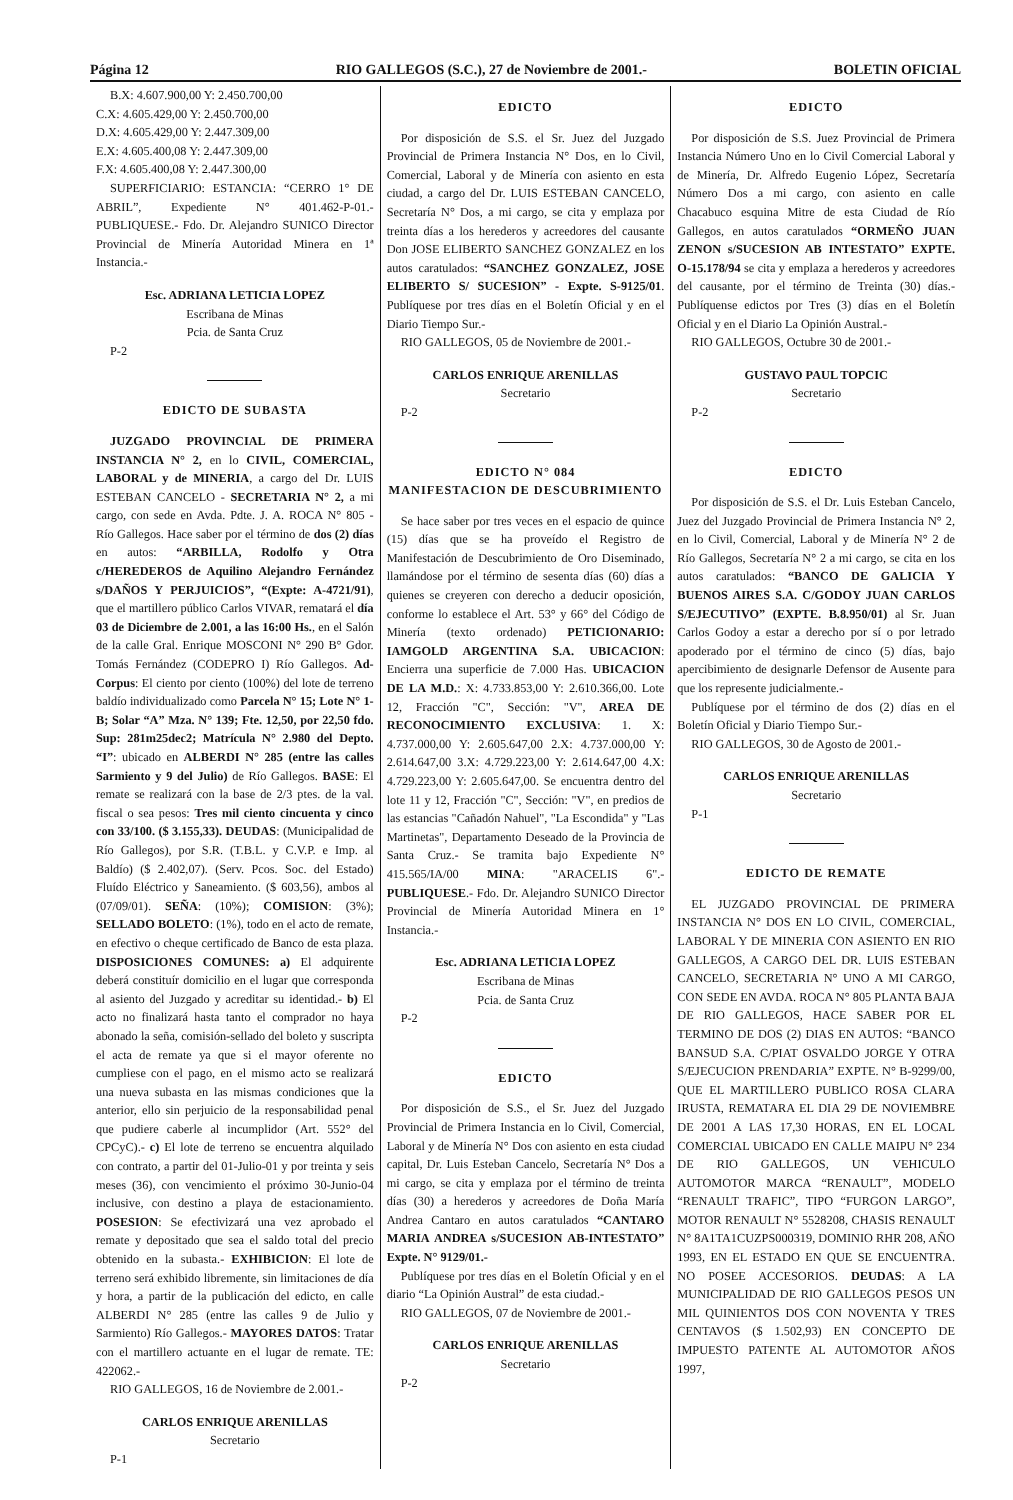Página 12 RIO GALLEGOS (S.C.), 27 de Noviembre de 2001.- BOLETIN OFICIAL
B.X: 4.607.900,00 Y: 2.450.700,00
C.X: 4.605.429,00 Y: 2.450.700,00
D.X: 4.605.429,00 Y: 2.447.309,00
E.X: 4.605.400,08 Y: 2.447.309,00
F.X: 4.605.400,08 Y: 2.447.300,00
SUPERFICIARIO: ESTANCIA: “CERRO 1° DE ABRIL”, Expediente N° 401.462-P-01.- PUBLIQUESE.- Fdo. Dr. Alejandro SUNICO Director Provincial de Minería Autoridad Minera en 1ª Instancia.-
Esc. ADRIANA LETICIA LOPEZ
Escribana de Minas
Pcia. de Santa Cruz
P-2
EDICTO DE SUBASTA
JUZGADO PROVINCIAL DE PRIMERA INSTANCIA N° 2, en lo CIVIL, COMERCIAL, LABORAL y de MINERIA, a cargo del Dr. LUIS ESTEBAN CANCELO - SECRETARIA N° 2, a mi cargo, con sede en Avda. Pdte. J. A. ROCA N° 805 - Río Gallegos. Hace saber por el término de dos (2) días en autos: “ARBILLA, Rodolfo y Otra c/HEREDEROS de Aquilino Alejandro Fernández s/DAÑOS Y PERJUICIOS”, “(Expte: A-4721/91), que el martillero público Carlos VIVAR, rematará el día 03 de Diciembre de 2.001, a las 16:00 Hs., en el Salón de la calle Gral. Enrique MOSCONI N° 290 B° Gdor. Tomás Fernández (CODEPRO I) Río Gallegos. Ad-Corpus: El ciento por ciento (100%) del lote de terreno baldío individualizado como Parcela N° 15; Lote N° 1-B; Solar “A” Mza. N° 139; Fte. 12,50, por 22,50 fdo. Sup: 281m25dec2; Matrícula N° 2.980 del Depto. “I”: ubicado en ALBERDI N° 285 (entre las calles Sarmiento y 9 del Julio) de Río Gallegos. BASE: El remate se realizará con la base de 2/3 ptes. de la val. fiscal o sea pesos: Tres mil ciento cincuenta y cinco con 33/100. ($ 3.155,33). DEUDAS: (Municipalidad de Río Gallegos), por S.R. (T.B.L. y C.V.P. e Imp. al Baldío) ($ 2.402,07). (Serv. Pcos. Soc. del Estado) Fluído Eléctrico y Saneamiento. ($ 603,56), ambos al (07/09/01). SEÑA: (10%); COMISION: (3%); SELLADO BOLETO: (1%), todo en el acto de remate, en efectivo o cheque certificado de Banco de esta plaza. DISPOSICIONES COMUNES: a) El adquirente deberá constituír domicilio en el lugar que corresponda al asiento del Juzgado y acreditar su identidad.- b) El acto no finalizará hasta tanto el comprador no haya abonado la seña, comisión-sellado del boleto y suscripta el acta de remate ya que si el mayor oferente no cumpliese con el pago, en el mismo acto se realizará una nueva subasta en las mismas condiciones que la anterior, ello sin perjuicio de la responsabilidad penal que pudiere caberle al incumplidor (Art. 552° del CPCyC).- c) El lote de terreno se encuentra alquilado con contrato, a partir del 01-Julio-01 y por treinta y seis meses (36), con vencimiento el próximo 30-Junio-04 inclusive, con destino a playa de estacionamiento. POSESION: Se efectivizará una vez aprobado el remate y depositado que sea el saldo total del precio obtenido en la subasta.- EXHIBICION: El lote de terreno será exhibido libremente, sin limitaciones de día y hora, a partir de la publicación del edicto, en calle ALBERDI N° 285 (entre las calles 9 de Julio y Sarmiento) Río Gallegos.- MAYORES DATOS: Tratar con el martillero actuante en el lugar de remate. TE: 422062.-
RIO GALLEGOS, 16 de Noviembre de 2.001.-
CARLOS ENRIQUE ARENILLAS
Secretario
P-1
EDICTO
Por disposición de S.S. el Sr. Juez del Juzgado Provincial de Primera Instancia N° Dos, en lo Civil, Comercial, Laboral y de Minería con asiento en esta ciudad, a cargo del Dr. LUIS ESTEBAN CANCELO, Secretaría N° Dos, a mi cargo, se cita y emplaza por treinta días a los herederos y acreedores del causante Don JOSE ELIBERTO SANCHEZ GONZALEZ en los autos caratulados: “SANCHEZ GONZALEZ, JOSE ELIBERTO S/ SUCESION” - Expte. S-9125/01. Publíquese por tres días en el Boletín Oficial y en el Diario Tiempo Sur.-
RIO GALLEGOS, 05 de Noviembre de 2001.-
CARLOS ENRIQUE ARENILLAS
Secretario
P-2
EDICTO N° 084
MANIFESTACION DE DESCUBRIMIENTO
Se hace saber por tres veces en el espacio de quince (15) días que se ha proveído el Registro de Manifestación de Descubrimiento de Oro Diseminado, llamándose por el término de sesenta días (60) días a quienes se creyeren con derecho a deducir oposición, conforme lo establece el Art. 53° y 66° del Código de Minería (texto ordenado) PETICIONARIO: IAMGOLD ARGENTINA S.A. UBICACION: Encierra una superficie de 7.000 Has. UBICACION DE LA M.D.: X: 4.733.853,00 Y: 2.610.366,00. Lote 12, Fracción "C", Sección: "V", AREA DE RECONOCIMIENTO EXCLUSIVA: 1. X: 4.737.000,00 Y: 2.605.647,00 2.X: 4.737.000,00 Y: 2.614.647,00 3.X: 4.729.223,00 Y: 2.614.647,00 4.X: 4.729.223,00 Y: 2.605.647,00. Se encuentra dentro del lote 11 y 12, Fracción "C", Sección: "V", en predios de las estancias "Cañadón Nahuel", "La Escondida" y "Las Martinetas", Departamento Deseado de la Provincia de Santa Cruz.- Se tramita bajo Expediente N° 415.565/IA/00 MINA: "ARACELIS 6".- PUBLIQUESE.- Fdo. Dr. Alejandro SUNICO Director Provincial de Minería Autoridad Minera en 1° Instancia.-
Esc. ADRIANA LETICIA LOPEZ
Escribana de Minas
Pcia. de Santa Cruz
P-2
EDICTO
Por disposición de S.S., el Sr. Juez del Juzgado Provincial de Primera Instancia en lo Civil, Comercial, Laboral y de Minería N° Dos con asiento en esta ciudad capital, Dr. Luis Esteban Cancelo, Secretaría N° Dos a mi cargo, se cita y emplaza por el término de treinta días (30) a herederos y acreedores de Doña María Andrea Cantaro en autos caratulados “CANTARO MARIA ANDREA s/SUCESION AB-INTESTATO” Expte. N° 9129/01.-
Publíquese por tres días en el Boletín Oficial y en el diario “La Opinión Austral” de esta ciudad.-
RIO GALLEGOS, 07 de Noviembre de 2001.-
CARLOS ENRIQUE ARENILLAS
Secretario
P-2
EDICTO
Por disposición de S.S. Juez Provincial de Primera Instancia Número Uno en lo Civil Comercial Laboral y de Minería, Dr. Alfredo Eugenio López, Secretaría Número Dos a mi cargo, con asiento en calle Chacabuco esquina Mitre de esta Ciudad de Río Gallegos, en autos caratulados “ORMEÑO JUAN ZENON s/SUCESION AB INTESTATO” EXPTE. O-15.178/94 se cita y emplaza a herederos y acreedores del causante, por el término de Treinta (30) días.- Publíquense edictos por Tres (3) días en el Boletín Oficial y en el Diario La Opinión Austral.-
RIO GALLEGOS, Octubre 30 de 2001.-
GUSTAVO PAUL TOPCIC
Secretario
P-2
EDICTO
Por disposición de S.S. el Dr. Luis Esteban Cancelo, Juez del Juzgado Provincial de Primera Instancia N° 2, en lo Civil, Comercial, Laboral y de Minería N° 2 de Río Gallegos, Secretaría N° 2 a mi cargo, se cita en los autos caratulados: “BANCO DE GALICIA Y BUENOS AIRES S.A. C/GODOY JUAN CARLOS S/EJECUTIVO” (EXPTE. B.8.950/01) al Sr. Juan Carlos Godoy a estar a derecho por sí o por letrado apoderado por el término de cinco (5) días, bajo apercibimiento de designarle Defensor de Ausente para que los represente judicialmente.-
Publíquese por el término de dos (2) días en el Boletín Oficial y Diario Tiempo Sur.-
RIO GALLEGOS, 30 de Agosto de 2001.-
CARLOS ENRIQUE ARENILLAS
Secretario
P-1
EDICTO DE REMATE
EL JUZGADO PROVINCIAL DE PRIMERA INSTANCIA N° DOS EN LO CIVIL, COMERCIAL, LABORAL Y DE MINERIA CON ASIENTO EN RIO GALLEGOS, A CARGO DEL DR. LUIS ESTEBAN CANCELO, SECRETARIA N° UNO A MI CARGO, CON SEDE EN AVDA. ROCA N° 805 PLANTA BAJA DE RIO GALLEGOS, HACE SABER POR EL TERMINO DE DOS (2) DIAS EN AUTOS: “BANCO BANSUD S.A. C/PIAT OSVALDO JORGE Y OTRA S/EJECUCION PRENDARIA” EXPTE. N° B-9299/00, QUE EL MARTILLERO PUBLICO ROSA CLARA IRUSTA, REMATARA EL DIA 29 DE NOVIEMBRE DE 2001 A LAS 17,30 HORAS, EN EL LOCAL COMERCIAL UBICADO EN CALLE MAIPU N° 234 DE RIO GALLEGOS, UN VEHICULO AUTOMOTOR MARCA “RENAULT”, MODELO “RENAULT TRAFIC”, TIPO “FURGON LARGO”, MOTOR RENAULT N° 5528208, CHASIS RENAULT N° 8A1TA1CUZPS000319, DOMINIO RHR 208, AÑO 1993, EN EL ESTADO EN QUE SE ENCUENTRA. NO POSEE ACCESORIOS. DEUDAS: A LA MUNICIPALIDAD DE RIO GALLEGOS PESOS UN MIL QUINIENTOS DOS CON NOVENTA Y TRES CENTAVOS ($ 1.502,93) EN CONCEPTO DE IMPUESTO PATENTE AL AUTOMOTOR AÑOS 1997,